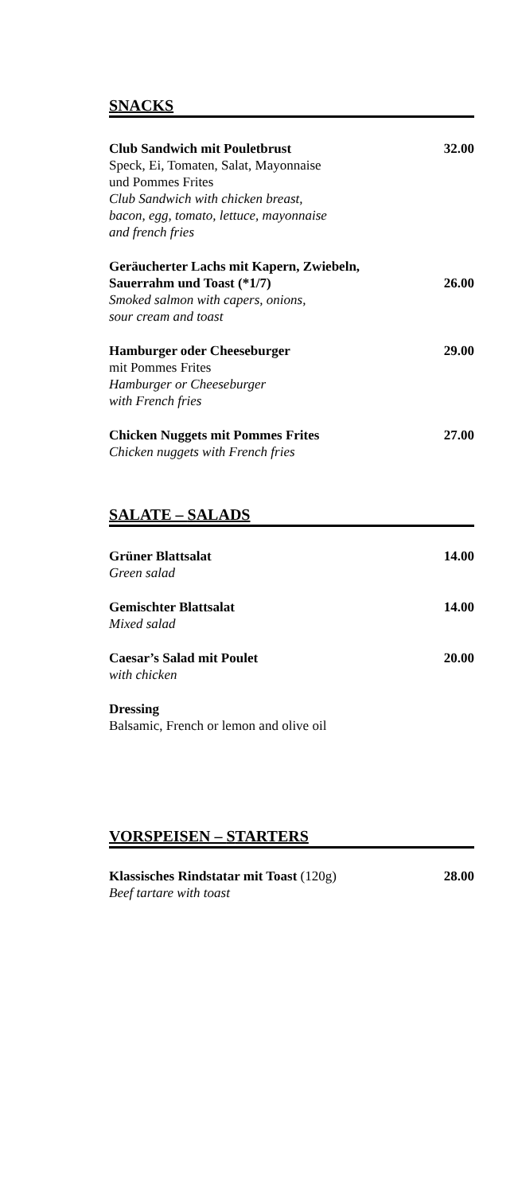SNACKS
Club Sandwich mit Pouletbrust 32.00
Speck, Ei, Tomaten, Salat, Mayonnaise
und Pommes Frites
Club Sandwich with chicken breast,
bacon, egg, tomato, lettuce, mayonnaise
and french fries
Geräucherter Lachs mit Kapern, Zwiebeln,
Sauerrahm und Toast (*1/7) 26.00
Smoked salmon with capers, onions,
sour cream and toast
Hamburger oder Cheeseburger 29.00
mit Pommes Frites
Hamburger or Cheeseburger
with French fries
Chicken Nuggets mit Pommes Frites 27.00
Chicken nuggets with French fries
SALATE – SALADS
Grüner Blattsalat 14.00
Green salad
Gemischter Blattsalat 14.00
Mixed salad
Caesar’s Salad mit Poulet 20.00
with chicken
Dressing
Balsamic, French or lemon and olive oil
VORSPEISEN – STARTERS
Klassisches Rindstatar mit Toast (120g) 28.00
Beef tartare with toast